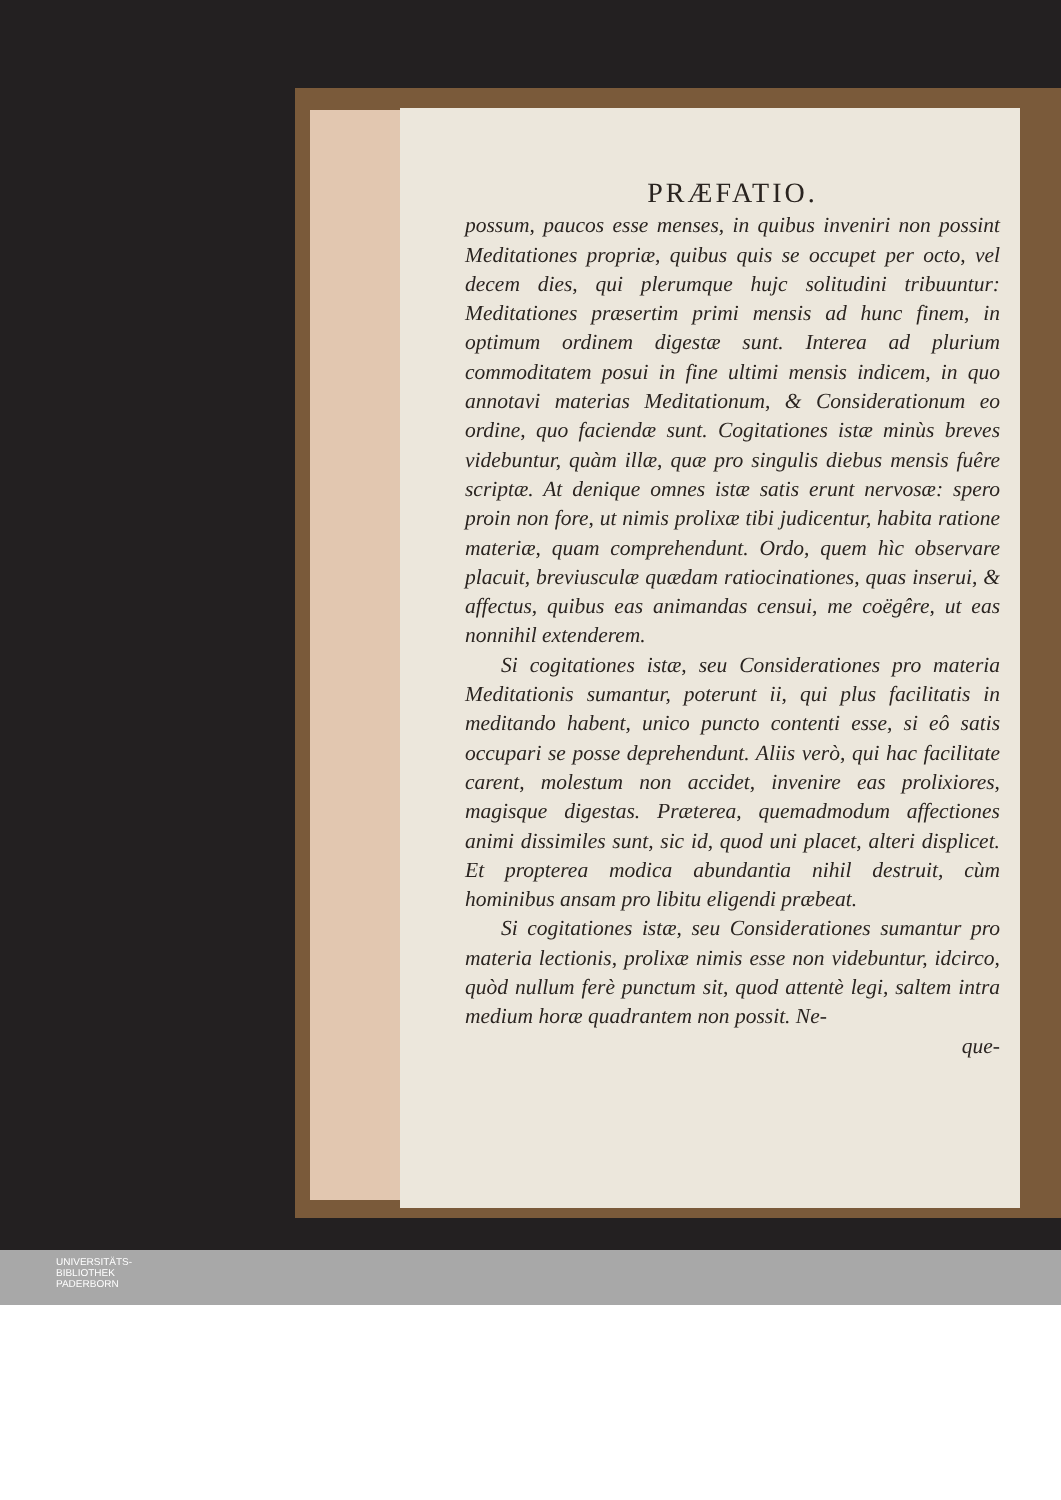PRÆFATIO.
possum, paucos esse menses, in quibus inveniri non possint Meditationes propriæ, quibus quis se occupet per octo, vel decem dies, qui plerumque hujc solitudini tribuuntur: Meditationes præsertim primi mensis ad hunc finem, in optimum ordinem digestæ sunt. Interea ad plurium commoditatem posui in fine ultimi mensis indicem, in quo annotavi materias Meditationum, & Considerationum eo ordine, quo faciendæ sunt. Cogitationes istæ minùs breves videbuntur, quàm illæ, quæ pro singulis diebus mensis fuêre scriptæ. At denique omnes istæ satis erunt nervosæ: spero proin non fore, ut nimis prolixæ tibi judicentur, habita ratione materiæ, quam comprehendunt. Ordo, quem hìc observare placuit, breviusculæ quædam ratiocinationes, quas inserui, & affectus, quibus eas animandas censui, me coëgêre, ut eas nonnihil extenderem.
Si cogitationes istæ, seu Considerationes pro materia Meditationis sumantur, poterunt ii, qui plus facilitatis in meditando habent, unico puncto contenti esse, si eô satis occupari se posse deprehendunt. Aliis verò, qui hac facilitate carent, molestum non accidet, invenire eas prolixiores, magisque digestas. Præterea, quemadmodum affectiones animi dissimiles sunt, sic id, quod uni placet, alteri displicet. Et propterea modica abundantia nihil destruit, cùm hominibus ansam pro libitu eligendi præbeat.
Si cogitationes istæ, seu Considerationes sumantur pro materia lectionis, prolixæ nimis esse non videbuntur, idcirco, quòd nullum ferè punctum sit, quod attentè legi, saltem intra medium horæ quadrantem non possit. Ne-
que-
UNIVERSITÄTS-
BIBLIOTHEK
PADERBORN